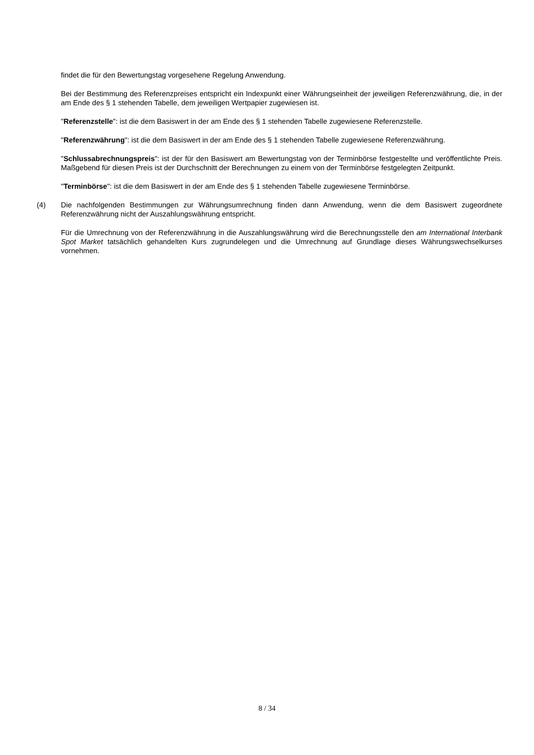findet die für den Bewertungstag vorgesehene Regelung Anwendung.
Bei der Bestimmung des Referenzpreises entspricht ein Indexpunkt einer Währungseinheit der jeweiligen Referenzwährung, die, in der am Ende des § 1 stehenden Tabelle, dem jeweiligen Wertpapier zugewiesen ist.
"Referenzstelle": ist die dem Basiswert in der am Ende des § 1 stehenden Tabelle zugewiesene Referenzstelle.
"Referenzwährung": ist die dem Basiswert in der am Ende des § 1 stehenden Tabelle zugewiesene Referenzwährung.
"Schlussabrechnungspreis": ist der für den Basiswert am Bewertungstag von der Terminbörse festgestellte und veröffentlichte Preis. Maßgebend für diesen Preis ist der Durchschnitt der Berechnungen zu einem von der Terminbörse festgelegten Zeitpunkt.
"Terminbörse": ist die dem Basiswert in der am Ende des § 1 stehenden Tabelle zugewiesene Terminbörse.
(4) Die nachfolgenden Bestimmungen zur Währungsumrechnung finden dann Anwendung, wenn die dem Basiswert zugeordnete Referenzwährung nicht der Auszahlungswährung entspricht.
Für die Umrechnung von der Referenzwährung in die Auszahlungswährung wird die Berechnungsstelle den am International Interbank Spot Market tatsächlich gehandelten Kurs zugrundelegen und die Umrechnung auf Grundlage dieses Währungswechselkurses vornehmen.
8 / 34